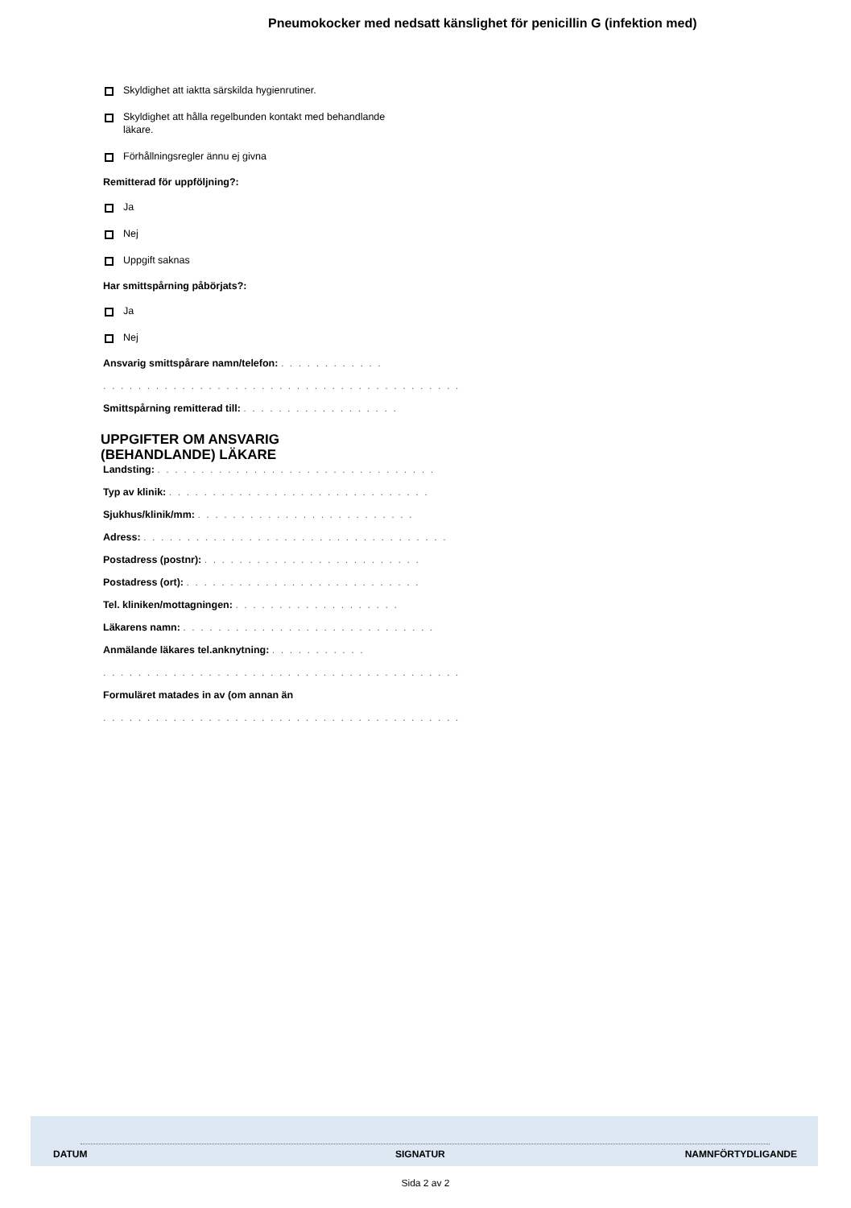Pneumokocker med nedsatt känslighet för penicillin G (infektion med)
Skyldighet att iaktta särskilda hygienrutiner.
Skyldighet att hålla regelbunden kontakt med behandlande läkare.
Förhållningsregler ännu ej givna
Remitterad för uppföljning?:
Ja
Nej
Uppgift saknas
Har smittspårning påbörjats?:
Ja
Nej
Ansvarig smittspårare namn/telefon: . . . . . . . . . . . .
. . . . . . . . . . . . . . . . . . . . . . . . . . . . . . . . . . . . . . . . .
Smittspårning remitterad till: . . . . . . . . . . . . . . . . . .
UPPGIFTER OM ANSVARIG (BEHANDLANDE) LÄKARE
Landsting: . . . . . . . . . . . . . . . . . . . . . . . . . . . . . . . .
Typ av klinik: . . . . . . . . . . . . . . . . . . . . . . . . . . . . . .
Sjukhus/klinik/mm: . . . . . . . . . . . . . . . . . . . . . . . . .
Adress: . . . . . . . . . . . . . . . . . . . . . . . . . . . . . . . . . . .
Postadress (postnr): . . . . . . . . . . . . . . . . . . . . . . . . .
Postadress (ort): . . . . . . . . . . . . . . . . . . . . . . . . . . .
Tel. kliniken/mottagningen: . . . . . . . . . . . . . . . . . . .
Läkarens namn: . . . . . . . . . . . . . . . . . . . . . . . . . . . . .
Anmälande läkares tel.anknytning: . . . . . . . . . . .
. . . . . . . . . . . . . . . . . . . . . . . . . . . . . . . . . . . . . . . . .
Formuläret matades in av (om annan än
. . . . . . . . . . . . . . . . . . . . . . . . . . . . . . . . . . . . . . . . .
DATUM SIGNATUR NAMNFÖRTYDLIGANDE
Sida 2 av 2